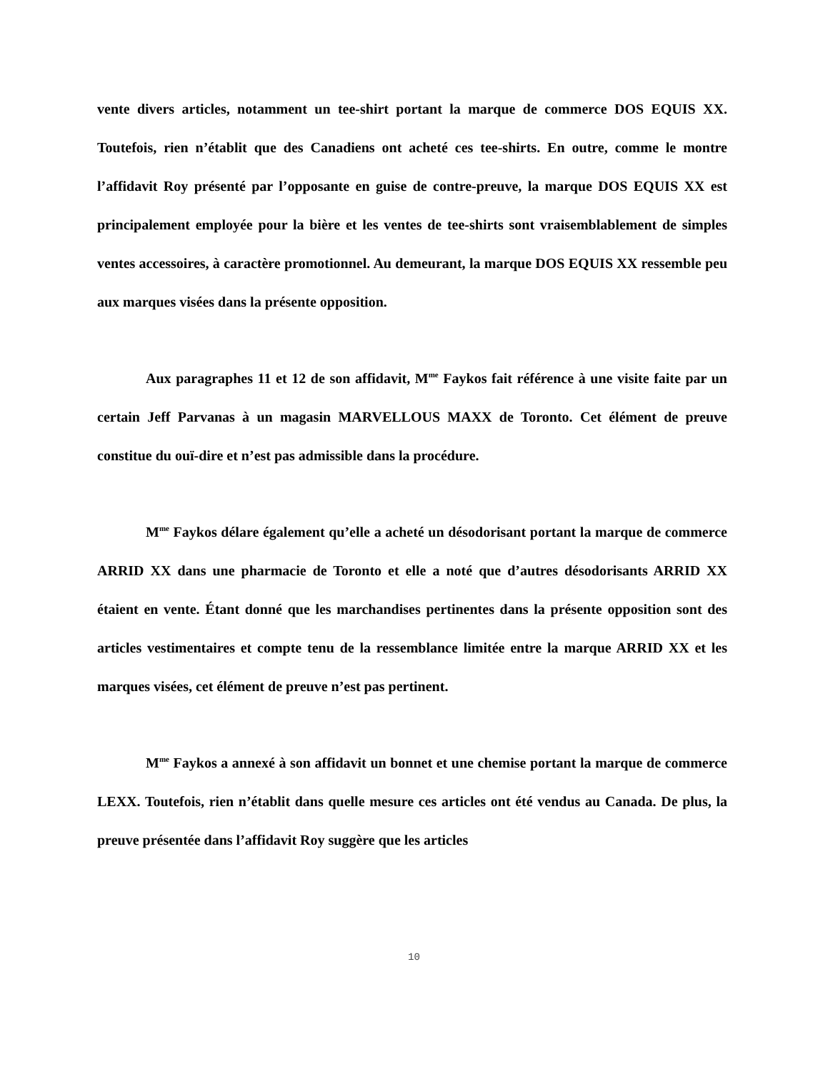vente divers articles, notamment un tee-shirt portant la marque de commerce DOS EQUIS XX. Toutefois, rien n’établit que des Canadiens ont acheté ces tee-shirts. En outre, comme le montre l’affidavit Roy présenté par l’opposante en guise de contre-preuve, la marque DOS EQUIS XX est principalement employée pour la bière et les ventes de tee-shirts sont vraisemblablement de simples ventes accessoires, à caractère promotionnel. Au demeurant, la marque DOS EQUIS XX ressemble peu aux marques visées dans la présente opposition.
Aux paragraphes 11 et 12 de son affidavit, M<sup>me</sup> Faykos fait référence à une visite faite par un certain Jeff Parvanas à un magasin MARVELLOUS MAXX de Toronto. Cet élément de preuve constitue du ouï-dire et n’est pas admissible dans la procédure.
M<sup>me</sup> Faykos délare également qu’elle a acheté un désodorisant portant la marque de commerce ARRID XX dans une pharmacie de Toronto et elle a noté que d’autres désodorisants ARRID XX étaient en vente. Étant donné que les marchandises pertinentes dans la présente opposition sont des articles vestimentaires et compte tenu de la ressemblance limitée entre la marque ARRID XX et les marques visées, cet élément de preuve n’est pas pertinent.
M<sup>me</sup> Faykos a annexé à son affidavit un bonnet et une chemise portant la marque de commerce LEXX. Toutefois, rien n’établit dans quelle mesure ces articles ont été vendus au Canada. De plus, la preuve présentée dans l’affidavit Roy suggère que les articles
10